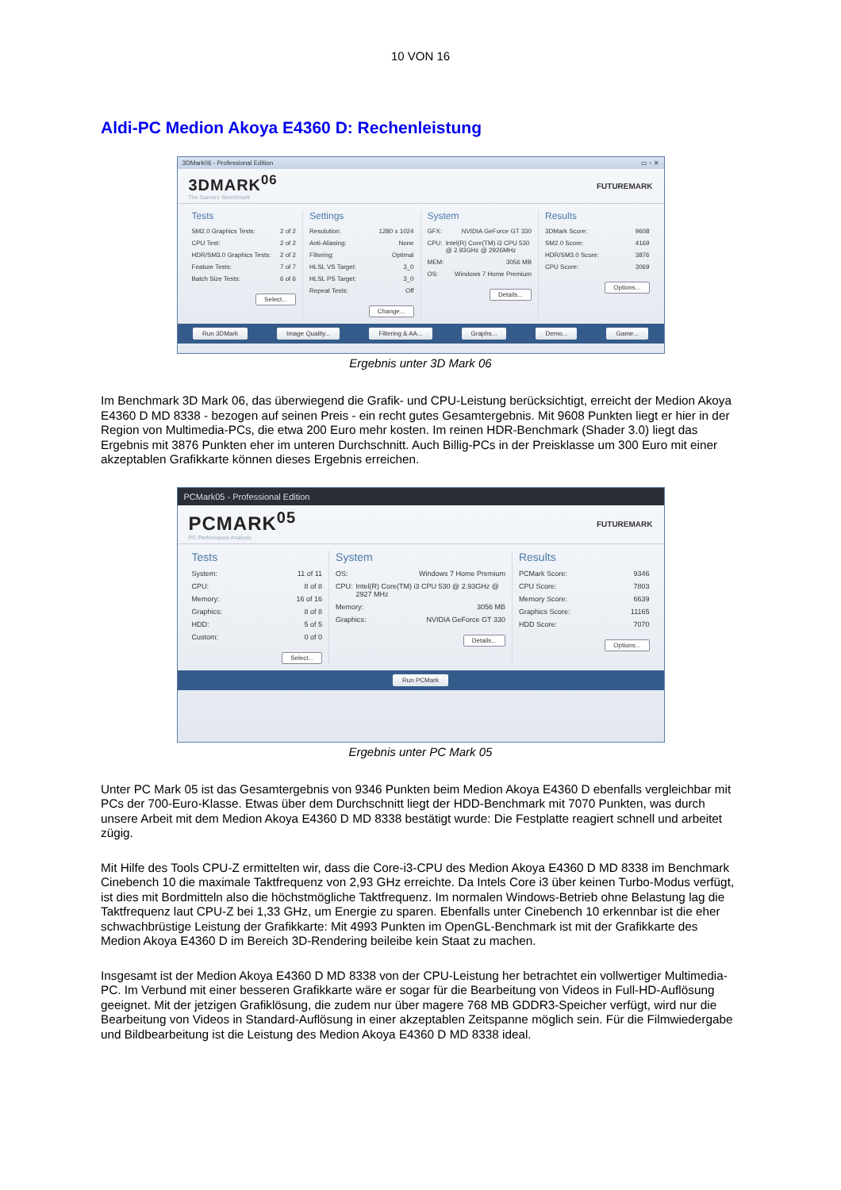10 VON 16
Aldi-PC Medion Akoya E4360 D: Rechenleistung
3DMark06 - Professional Edition ▭ ▫ ✕
3DMARK<sup>06</sup>
The Gamers' Benchmark
FUTUREMARK
Tests
SM2.0 Graphics Tests: 2 of 2
CPU Test: 2 of 2
HDR/SM3.0 Graphics Tests: 2 of 2
Feature Tests: 7 of 7
Batch Size Tests: 6 of 6
Select...
Settings
Resolution: 1280 x 1024
Anti-Aliasing: None
Filtering: Optimal
HLSL VS Target: 3_0
HLSL PS Target: 3_0
Repeat Tests: Off
Change...
System
GFX: NVIDIA GeForce GT 330
CPU: Intel(R) Core(TM) i3 CPU 530 @ 2.93GHz @ 2926MHz
MEM: 3056 MB
OS: Windows 7 Home Premium
Details...
Results
3DMark Score: 9608
SM2.0 Score: 4169
HDR/SM3.0 Score: 3876
CPU Score: 3069
Options...
Run 3DMark Image Quality... Filtering & AA... Graphs... Demo... Game...
Ergebnis unter 3D Mark 06
Im Benchmark 3D Mark 06, das überwiegend die Grafik- und CPU-Leistung berücksichtigt, erreicht der Medion Akoya E4360 D MD 8338 - bezogen auf seinen Preis - ein recht gutes Gesamtergebnis. Mit 9608 Punkten liegt er hier in der Region von Multimedia-PCs, die etwa 200 Euro mehr kosten. Im reinen HDR-Benchmark (Shader 3.0) liegt das Ergebnis mit 3876 Punkten eher im unteren Durchschnitt. Auch Billig-PCs in der Preisklasse um 300 Euro mit einer akzeptablen Grafikkarte können dieses Ergebnis erreichen.
PCMark05 - Professional Edition
PCMARK<sup>05</sup>
PC Performance Analysis
FUTUREMARK
Tests
System: 11 of 11
CPU: 8 of 8
Memory: 16 of 16
Graphics: 8 of 8
HDD: 5 of 5
Custom: 0 of 0
Select...
System
OS: Windows 7 Home Premium
CPU: Intel(R) Core(TM) i3 CPU 530 @ 2.93GHz @ 2927 MHz
Memory: 3056 MB
Graphics: NVIDIA GeForce GT 330
Details...
Results
PCMark Score: 9346
CPU Score: 7803
Memory Score: 6639
Graphics Score: 11165
HDD Score: 7070
Options...
Run PCMark
Ergebnis unter PC Mark 05
Unter PC Mark 05 ist das Gesamtergebnis von 9346 Punkten beim Medion Akoya E4360 D ebenfalls vergleichbar mit PCs der 700-Euro-Klasse. Etwas über dem Durchschnitt liegt der HDD-Benchmark mit 7070 Punkten, was durch unsere Arbeit mit dem Medion Akoya E4360 D MD 8338 bestätigt wurde: Die Festplatte reagiert schnell und arbeitet zügig.
Mit Hilfe des Tools CPU-Z ermittelten wir, dass die Core-i3-CPU des Medion Akoya E4360 D MD 8338 im Benchmark Cinebench 10 die maximale Taktfrequenz von 2,93 GHz erreichte. Da Intels Core i3 über keinen Turbo-Modus verfügt, ist dies mit Bordmitteln also die höchstmögliche Taktfrequenz. Im normalen Windows-Betrieb ohne Belastung lag die Taktfrequenz laut CPU-Z bei 1,33 GHz, um Energie zu sparen. Ebenfalls unter Cinebench 10 erkennbar ist die eher schwachbrüstige Leistung der Grafikkarte: Mit 4993 Punkten im OpenGL-Benchmark ist mit der Grafikkarte des Medion Akoya E4360 D im Bereich 3D-Rendering beileibe kein Staat zu machen.
Insgesamt ist der Medion Akoya E4360 D MD 8338 von der CPU-Leistung her betrachtet ein vollwertiger Multimedia-PC. Im Verbund mit einer besseren Grafikkarte wäre er sogar für die Bearbeitung von Videos in Full-HD-Auflösung geeignet. Mit der jetzigen Grafiklösung, die zudem nur über magere 768 MB GDDR3-Speicher verfügt, wird nur die Bearbeitung von Videos in Standard-Auflösung in einer akzeptablen Zeitspanne möglich sein. Für die Filmwiedergabe und Bildbearbeitung ist die Leistung des Medion Akoya E4360 D MD 8338 ideal.